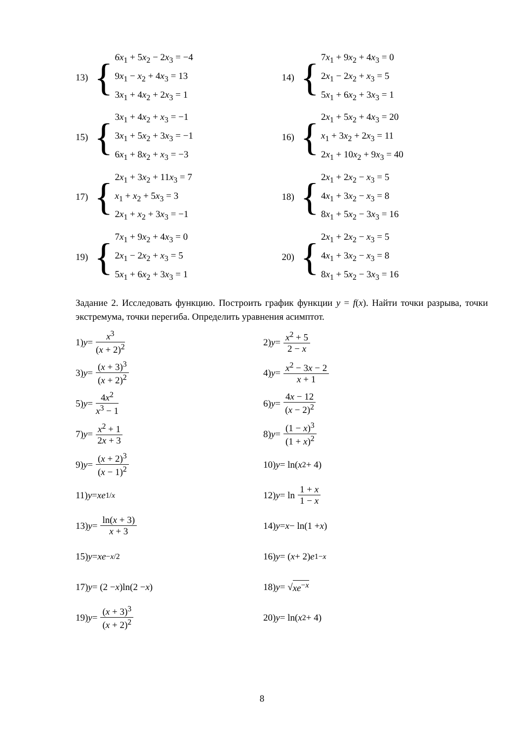13) {
6x<sub>1</sub> + 5x<sub>2</sub> − 2x<sub>3</sub> = −4
9x<sub>1</sub> − x<sub>2</sub> + 4x<sub>3</sub> = 13
3x<sub>1</sub> + 4x<sub>2</sub> + 2x<sub>3</sub> = 1
14) {
7x<sub>1</sub> + 9x<sub>2</sub> + 4x<sub>3</sub> = 0
2x<sub>1</sub> − 2x<sub>2</sub> + x<sub>3</sub> = 5
5x<sub>1</sub> + 6x<sub>2</sub> + 3x<sub>3</sub> = 1
15) {
3x<sub>1</sub> + 4x<sub>2</sub> + x<sub>3</sub> = −1
3x<sub>1</sub> + 5x<sub>2</sub> + 3x<sub>3</sub> = −1
6x<sub>1</sub> + 8x<sub>2</sub> + x<sub>3</sub> = −3
16) {
2x<sub>1</sub> + 5x<sub>2</sub> + 4x<sub>3</sub> = 20
x<sub>1</sub> + 3x<sub>2</sub> + 2x<sub>3</sub> = 11
2x<sub>1</sub> + 10x<sub>2</sub> + 9x<sub>3</sub> = 40
17) {
2x<sub>1</sub> + 3x<sub>2</sub> + 11x<sub>3</sub> = 7
x<sub>1</sub> + x<sub>2</sub> + 5x<sub>3</sub> = 3
2x<sub>1</sub> + x<sub>2</sub> + 3x<sub>3</sub> = −1
18) {
2x<sub>1</sub> + 2x<sub>2</sub> − x<sub>3</sub> = 5
4x<sub>1</sub> + 3x<sub>2</sub> − x<sub>3</sub> = 8
8x<sub>1</sub> + 5x<sub>2</sub> − 3x<sub>3</sub> = 16
19) {
7x<sub>1</sub> + 9x<sub>2</sub> + 4x<sub>3</sub> = 0
2x<sub>1</sub> − 2x<sub>2</sub> + x<sub>3</sub> = 5
5x<sub>1</sub> + 6x<sub>2</sub> + 3x<sub>3</sub> = 1
20) {
2x<sub>1</sub> + 2x<sub>2</sub> − x<sub>3</sub> = 5
4x<sub>1</sub> + 3x<sub>2</sub> − x<sub>3</sub> = 8
8x<sub>1</sub> + 5x<sub>2</sub> − 3x<sub>3</sub> = 16
Задание 2. Исследовать функцию. Построить график функции y = f(x). Найти точки разрыва, точки экстремума, точки перегиба. Определить уравнения асимптот.
1) y = x<sup>3</sup> (x + 2)<sup>2</sup> 2) y = x<sup>2</sup> + 5 2 − x
3) y = (x + 3)<sup>3</sup> (x + 2)<sup>2</sup> 4) y = x<sup>2</sup> − 3x − 2 x + 1
5) y = 4x<sup>2</sup> x<sup>3</sup> − 1 6) y = 4x − 12 (x − 2)<sup>2</sup>
7) y = x<sup>2</sup> + 1 2x + 3 8) y = (1 − x)<sup>3</sup> (1 + x)<sup>2</sup>
9) y = (x + 2)<sup>3</sup> (x − 1)<sup>2</sup> 10) y = ln(x<sup>2</sup> + 4)
11) y = xe<sup>1/x</sup> 12) y = ln 1 + x 1 − x
13) y = ln(x + 3) x + 3 14) y = x − ln(1 + x)
15) y = xe<sup>−x/2</sup> 16) y = (x + 2) e<sup>1−x</sup>
17) y = (2 − x)ln(2 − x) 18) y = √ xe<sup>−x</sup>
19) y = (x + 3)<sup>3</sup> (x + 2)<sup>2</sup> 20) y = ln(x<sup>2</sup> + 4)
8